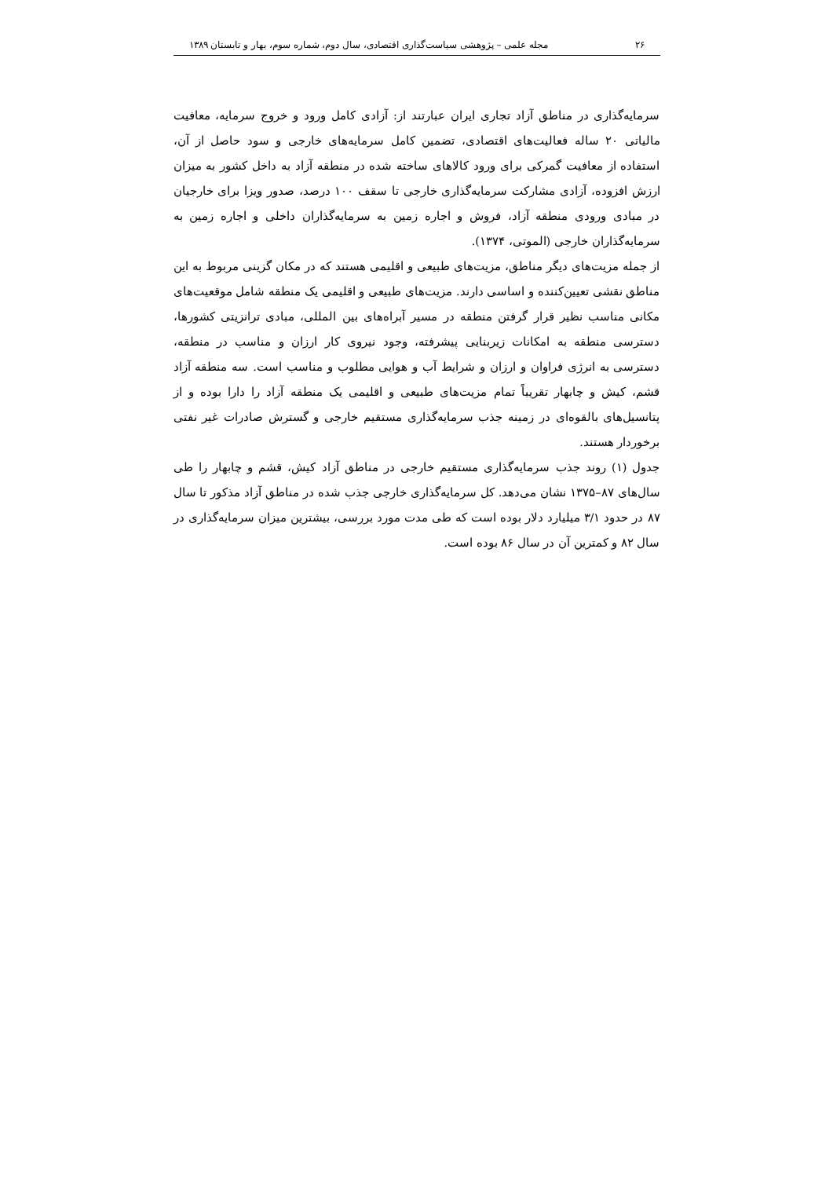۲۶ مجله علمی – پژوهشی سیاست‌گذاری اقتصادی، سال دوم، شماره سوم، بهار و تابستان ۱۳۸۹
سرمایه‌گذاری در مناطق آزاد تجاری ایران عبارتند از: آزادی کامل ورود و خروج سرمایه، معافیت مالیاتی ۲۰ ساله فعالیت‌های اقتصادی، تضمین کامل سرمایه‌های خارجی و سود حاصل از آن، استفاده از معافیت گمرکی برای ورود کالاهای ساخته شده در منطقه آزاد به داخل کشور به میزان ارزش افزوده، آزادی مشارکت سرمایه‌گذاری خارجی تا سقف ۱۰۰ درصد، صدور ویزا برای خارجیان در مبادی ورودی منطقه آزاد، فروش و اجاره زمین به سرمایه‌گذاران داخلی و اجاره زمین به سرمایه‌گذاران خارجی (الموتی، ۱۳۷۴).
از جمله مزیت‌های دیگر مناطق، مزیت‌های طبیعی و اقلیمی هستند که در مکان گزینی مربوط به این مناطق نقشی تعیین‌کننده و اساسی دارند. مزیت‌های طبیعی و اقلیمی یک منطقه شامل موقعیت‌های مکانی مناسب نظیر قرار گرفتن منطقه در مسیر آبراه‌های بین المللی، مبادی ترانزیتی کشورها، دسترسی منطقه به امکانات زیربنایی پیشرفته، وجود نیروی کار ارزان و مناسب در منطقه، دسترسی به انرژی فراوان و ارزان و شرایط آب و هوایی مطلوب و مناسب است. سه منطقه آزاد قشم، کیش و چابهار تقریباً تمام مزیت‌های طبیعی و اقلیمی یک منطقه آزاد را دارا بوده و از پتانسیل‌های بالقوه‌ای در زمینه جذب سرمایه‌گذاری مستقیم خارجی و گسترش صادرات غیر نفتی برخوردار هستند.
جدول (۱) روند جذب سرمایه‌گذاری مستقیم خارجی در مناطق آزاد کیش، قشم و چابهار را طی سال‌های ۸۷–۱۳۷۵ نشان می‌دهد. کل سرمایه‌گذاری خارجی جذب شده در مناطق آزاد مذکور تا سال ۸۷ در حدود ۳/۱ میلیارد دلار بوده است که طی مدت مورد بررسی، بیشترین میزان سرمایه‌گذاری در سال ۸۲ و کمترین آن در سال ۸۶ بوده است.